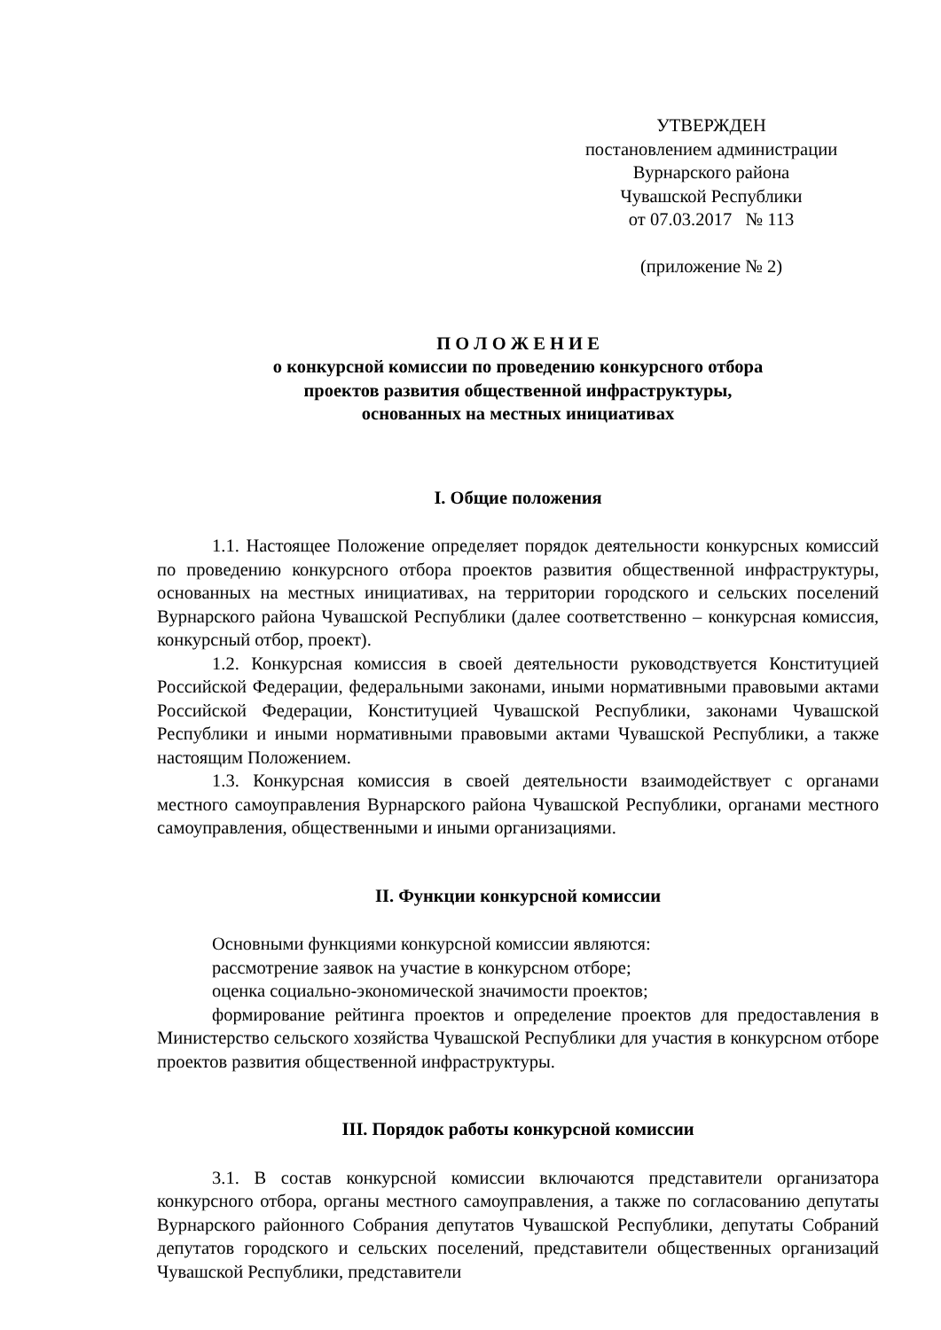УТВЕРЖДЕН
постановлением администрации
Вурнарского района
Чувашской Республики
от 07.03.2017 № 113
(приложение № 2)
П О Л О Ж Е Н И Е
о конкурсной комиссии по проведению конкурсного отбора
проектов развития общественной инфраструктуры,
основанных на местных инициативах
I. Общие положения
1.1. Настоящее Положение определяет порядок деятельности конкурсных комиссий по проведению конкурсного отбора проектов развития общественной инфраструктуры, основанных на местных инициативах, на территории городского и сельских поселений Вурнарского района Чувашской Республики (далее соответственно – конкурсная комиссия, конкурсный отбор, проект).
1.2. Конкурсная комиссия в своей деятельности руководствуется Конституцией Российской Федерации, федеральными законами, иными нормативными правовыми актами Российской Федерации, Конституцией Чувашской Республики, законами Чувашской Республики и иными нормативными правовыми актами Чувашской Республики, а также настоящим Положением.
1.3. Конкурсная комиссия в своей деятельности взаимодействует с органами местного самоуправления Вурнарского района Чувашской Республики, органами местного самоуправления, общественными и иными организациями.
II. Функции конкурсной комиссии
Основными функциями конкурсной комиссии являются:
рассмотрение заявок на участие в конкурсном отборе;
оценка социально-экономической значимости проектов;
формирование рейтинга проектов и определение проектов для предоставления в Министерство сельского хозяйства Чувашской Республики для участия в конкурсном отборе проектов развития общественной инфраструктуры.
III. Порядок работы конкурсной комиссии
3.1. В состав конкурсной комиссии включаются представители организатора конкурсного отбора, органы местного самоуправления, а также по согласованию депутаты Вурнарского районного Собрания депутатов Чувашской Республики, депутаты Собраний депутатов городского и сельских поселений, представители общественных организаций Чувашской Республики, представители